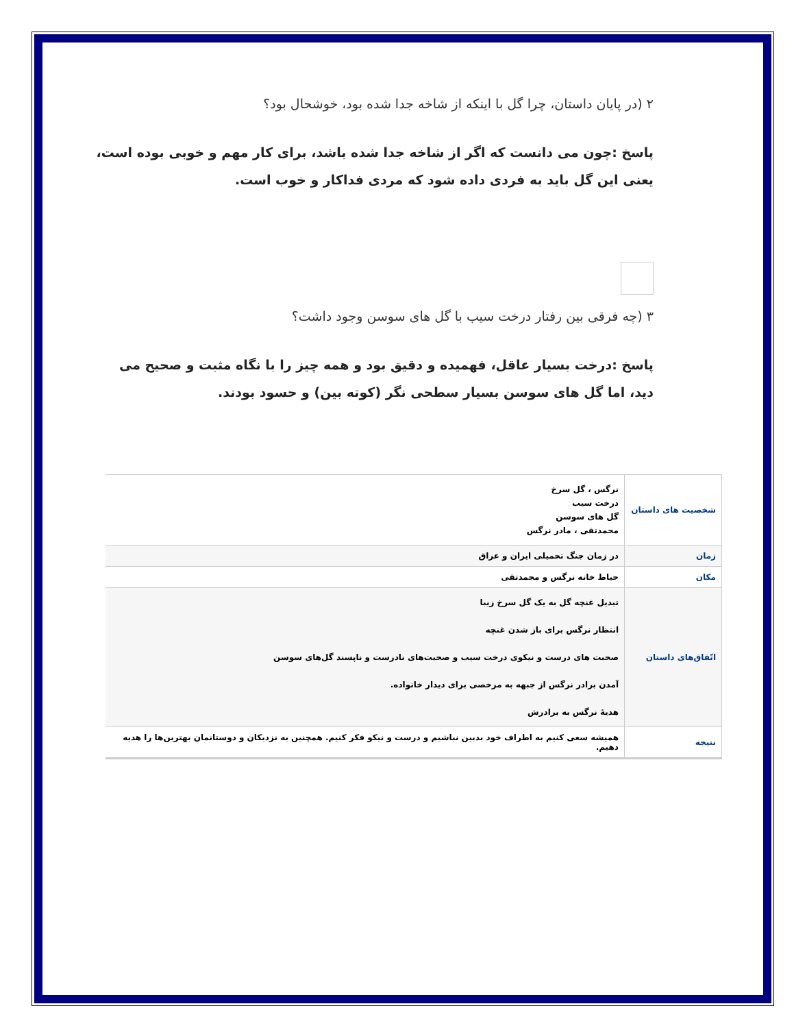۲ (در پایان داستان، چرا گل با اینکه از شاخه جدا شده بود، خوشحال بود؟
پاسخ :چون می دانست که اگر از شاخه جدا شده باشد، برای کار مهم و خوبی بوده است، یعنی این گل باید به فردی داده شود که مردی فداکار و خوب است.
۳ (چه فرقی بین رفتار درخت سیب با گل های سوسن وجود داشت؟
پاسخ :درخت بسیار عاقل، فهمیده و دقیق بود و همه چیز را با نگاه مثبت و صحیح می دید، اما گل های سوسن بسیار سطحی نگر (کوته بین) و حسود بودند.
| شخصیت های داستان | نرگس ، گل سرخ درخت سیب گل های سوسن محمدتقی ، مادر نرگس |
| زمان | در زمان جنگ تحمیلی ایران و عراق |
| مکان | حیاط خانه نرگس و محمدتقی |
| اتّفاق‌های داستان | تبدیل غنچه گل به یک گل سرخ زیبا انتظار نرگس برای باز شدن غنچه صحبت های درست و نیکوی درخت سیب و صحبت‌های نادرست و ناپسند گل‌های سوسن آمدن برادر نرگس از جبهه به مرخصی برای دیدار خانواده. هدیهٔ نرگس به برادرش |
| نتیجه | همیشه سعی کنیم به اطراف خود بدبین نباشیم و درست و نیکو فکر کنیم. همچنین به نزدیکان و دوستانمان بهترین‌ها را هدیه دهیم. |